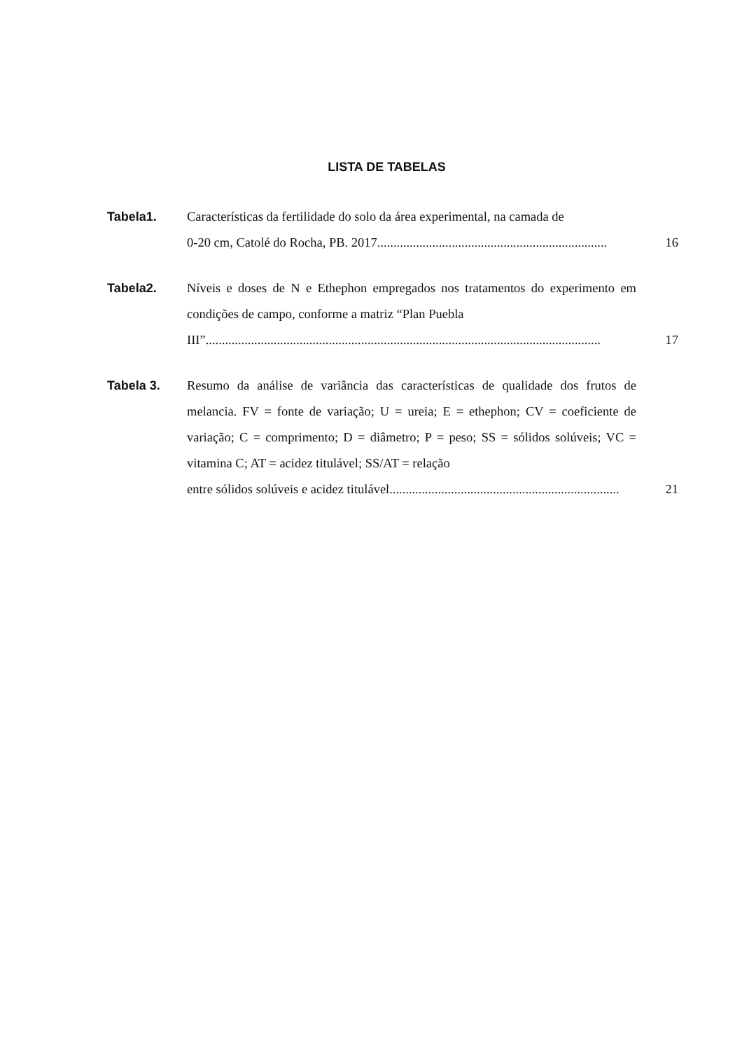LISTA DE TABELAS
Tabela1. Características da fertilidade do solo da área experimental, na camada de
0-20 cm, Catolé do Rocha, PB. 2017.......................................................................
16
Tabela2. Níveis e doses de N e Ethephon empregados nos tratamentos do experimento em condições de campo, conforme a matriz “Plan Puebla
III”..........................................................................................................................
17
Tabela 3. Resumo da análise de variância das características de qualidade dos frutos de melancia. FV = fonte de variação; U = ureia; E = ethephon; CV = coeficiente de variação; C = comprimento; D = diâmetro; P = peso; SS = sólidos solúveis; VC = vitamina C; AT = acidez titulável; SS/AT = relação
entre sólidos solúveis e acidez titulável.......................................................................
21